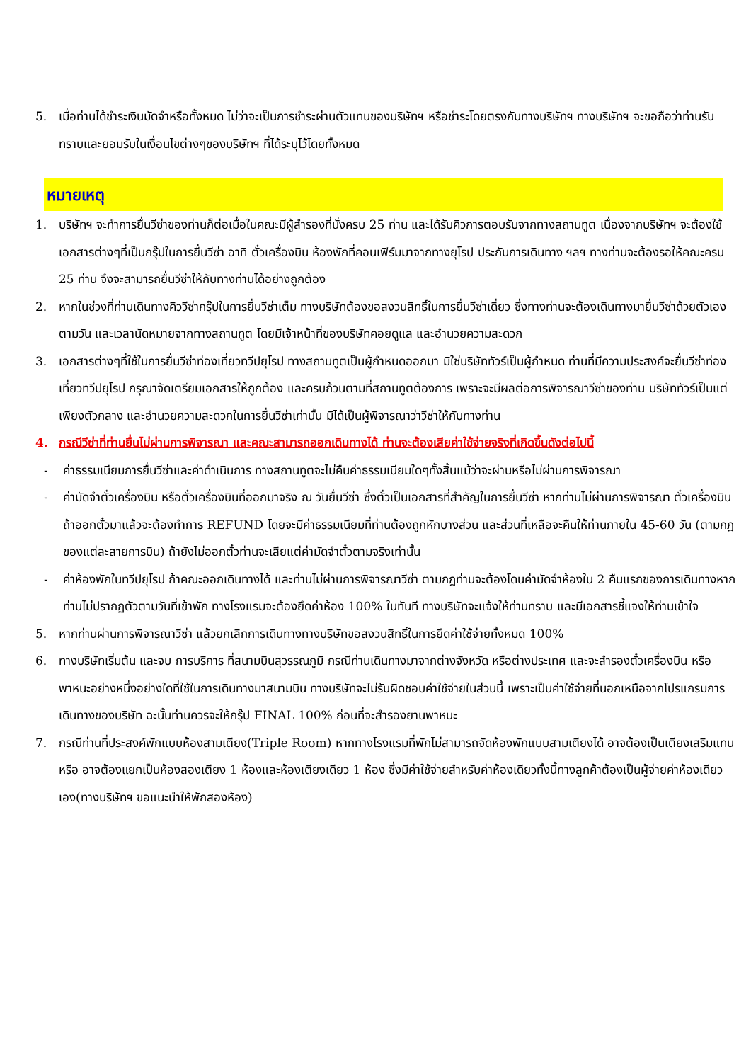5. เมื่อท่านได้ชำระเงินมัดจำหรือทั้งหมด ไม่ว่าจะเป็นการชำระผ่านตัวแทนของบริษัทฯ หรือชำระโดยตรงกับทางบริษัทฯ ทางบริษัทฯ จะขอถือว่าท่านรับทราบและยอมรับในเงื่อนไขต่างๆของบริษัทฯ ที่ได้ระบุไว้โดยทั้งหมด
หมายเหตุ
1. บริษัทฯ จะทำการยื่นวีซ่าของท่านก็ต่อเมื่อในคณะมีผู้สำรองที่นั่งครบ 25 ท่าน และได้รับคิวการตอบรับจากทางสถานทูต เนื่องจากบริษัทฯ จะต้องใช้เอกสารต่างๆที่เป็นกรุ๊ปในการยื่นวีซ่า อาทิ ตั๋วเครื่องบิน ห้องพักที่คอนเฟิร์มมาจากทางยุโรป ประกันการเดินทาง ฯลฯ ทางท่านจะต้องรอให้คณะครบ 25 ท่าน จึงจะสามารถยื่นวีซ่าให้กับทางท่านได้อย่างถูกต้อง
2. หากในช่วงที่ท่านเดินทางคิววีซ่ากรุ๊ปในการยื่นวีซ่าเต็ม ทางบริษัทต้องขอสงวนสิทธิ์ในการยื่นวีซ่าเดี่ยว ซึ่งทางท่านจะต้องเดินทางมายื่นวีซ่าด้วยตัวเอง ตามวัน และเวลานัดหมายจากทางสถานทูต โดยมีเจ้าหน้าที่ของบริษัทคอยดูแล และอำนวยความสะดวก
3. เอกสารต่างๆที่ใช้ในการยื่นวีซ่าท่องเที่ยวทวีปยุโรป ทางสถานทูตเป็นผู้กำหนดออกมา มิใช่บริษัททัวร์เป็นผู้กำหนด ท่านที่มีความประสงค์จะยื่นวีซ่าท่องเที่ยวทวีปยุโรป กรุณาจัดเตรียมเอกสารให้ถูกต้อง และครบถ้วนตามที่สถานทูตต้องการ เพราะจะมีผลต่อการพิจารณาวีซ่าของท่าน บริษัททัวร์เป็นแต่เพียงตัวกลาง และอำนวยความสะดวกในการยื่นวีซ่าเท่านั้น มิได้เป็นผู้พิจารณาว่าวีซ่าให้กับทางท่าน
4. กรณีวีซ่าที่ท่านยื่นไม่ผ่านการพิจารณา และคณะสามารถออกเดินทางได้ ท่านจะต้องเสียค่าใช้จ่ายจริงที่เกิดขึ้นดังต่อไปนี้
- ค่าธรรมเนียมการยื่นวีซ่าและค่าดำเนินการ ทางสถานทูตจะไม่คืนค่าธรรมเนียมใดๆทั้งสิ้นแม้ว่าจะผ่านหรือไม่ผ่านการพิจารณา
- ค่ามัดจำตั๋วเครื่องบิน หรือตั๋วเครื่องบินที่ออกมาจริง ณ วันยื่นวีซ่า ซึ่งตั๋วเป็นเอกสารที่สำคัญในการยื่นวีซ่า หากท่านไม่ผ่านการพิจารณา ตั๋วเครื่องบินถ้าออกตั๋วมาแล้วจะต้องทำการ REFUND โดยจะมีค่าธรรมเนียมที่ท่านต้องถูกหักบางส่วน และส่วนที่เหลือจะคืนให้ท่านภายใน 45-60 วัน (ตามกฎของแต่ละสายการบิน) ถ้ายังไม่ออกตั๋วท่านจะเสียแต่ค่ามัดจำตั๋วตามจริงเท่านั้น
- ค่าห้องพักในทวีปยุโรป ถ้าคณะออกเดินทางได้ และท่านไม่ผ่านการพิจารณาวีซ่า ตามกฎท่านจะต้องโดนค่ามัดจำห้องใน 2 คืนแรกของการเดินทางหากท่านไม่ปรากฏตัวตามวันที่เข้าพัก ทางโรงแรมจะต้องยึดค่าห้อง 100% ในทันที ทางบริษัทจะแจ้งให้ท่านทราบ และมีเอกสารชี้แจงให้ท่านเข้าใจ
5. หากท่านผ่านการพิจารณาวีซ่า แล้วยกเลิกการเดินทางทางบริษัทขอสงวนสิทธิ์ในการยึดค่าใช้จ่ายทั้งหมด 100%
6. ทางบริษัทเริ่มต้น และจบ การบริการ ที่สนามบินสุวรรณภูมิ กรณีท่านเดินทางมาจากต่างจังหวัด หรือต่างประเทศ และจะสำรองตั๋วเครื่องบิน หรือพาหนะอย่างหนึ่งอย่างใดที่ใช้ในการเดินทางมาสนามบิน ทางบริษัทจะไม่รับผิดชอบค่าใช้จ่ายในส่วนนี้ เพราะเป็นค่าใช้จ่ายที่นอกเหนือจากโปรแกรมการเดินทางของบริษัท ฉะนั้นท่านควรจะให้กรุ๊ป FINAL 100% ก่อนที่จะสำรองยานพาหนะ
7. กรณีท่านที่ประสงค์พักแบบห้องสามเตียง(Triple Room) หากทางโรงแรมที่พักไม่สามารถจัดห้องพักแบบสามเตียงได้ อาจต้องเป็นเตียงเสริมแทน หรือ อาจต้องแยกเป็นห้องสองเตียง 1 ห้องและห้องเตียงเดียว 1 ห้อง ซึ่งมีค่าใช้จ่ายสำหรับค่าห้องเดียวทั้งนี้ทางลูกค้าต้องเป็นผู้จ่ายค่าห้องเดียวเอง(ทางบริษัทฯ ขอแนะนำให้พักสองห้อง)